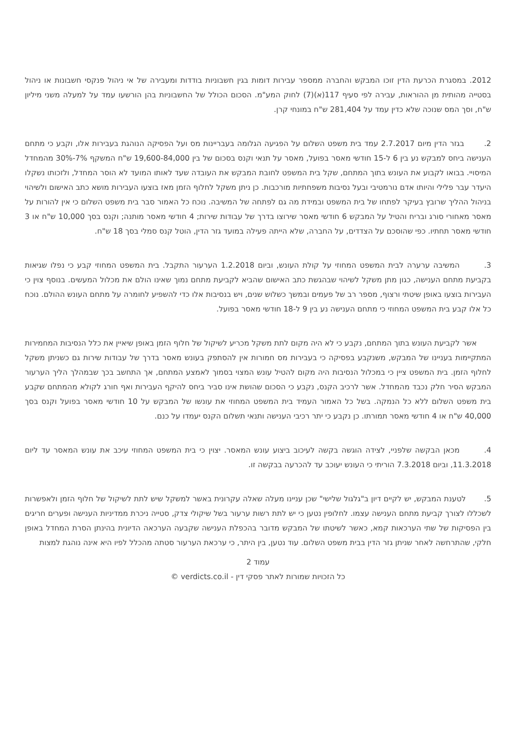2012. במסגרת הכרעת הדין זוכו המבקש והחברה ממספר עבירות דומות בגין חשבוניות בודדות ומעבירה של אי ניהול פנקסי חשבונות או ניהול בסטייה מהותית מן ההוראות, עבירה לפי סעיף 117(א)(7) לחוק המע"מ. הסכום הכולל של החשבוניות בהן הורשעו עמד על למעלה משני מיליון ש"ח, וסך המס שנוכה שלא כדין עמד על 281,404 ש"ח במונחי קרן.
2. בגזר הדין מיום 2.7.2017 עמד בית משפט השלום על הפגיעה הגלומה בעבריינות מס ועל הפסיקה הנוהגת בעבירות אלו, וקבע כי מתחם הענישה ביחס למבקש נע בין 6 ל-15 חודשי מאסר בפועל, מאסר על תנאי וקנס בסכום של בין 19,600-84,000 ש"ח המשקף 7%-30% מהמחדל המיסויי. בבואו לקבוע את העונש בתוך המתחם, שקל בית המשפט לחובת המבקש את העובדה שעד לאותו המועד לא הוסר המחדל, ולזכותו נשקלו היעדר עבר פלילי והיותו אדם נורמטיבי ובעל נסיבות משפחתיות מורכבות. כן ניתן משקל לחלוף הזמן מאז בוצעו העבירות מושא כתב האישום ולשיהוי בניהול ההליך שרובץ בעיקר לפתחו של בית המשפט ובמידת מה גם לפתחה של המשיבה. נוכח כל האמור סבר בית משפט השלום כי אין להורות על מאסר מאחורי סורג ובריח והטיל על המבקש 6 חודשי מאסר שירוצו בדרך של עבודות שירות; 4 חודשי מאסר מותנה; וקנס בסך 10,000 ש"ח או 3 חודשי מאסר תחתיו. כפי שהוסכם על הצדדים, על החברה, שלא הייתה פעילה במועד גזר הדין, הוטל קנס סמלי בסך 18 ש"ח.
3. המשיבה ערערה לבית המשפט המחוזי על קולת העונש, וביום 1.2.2018 הערעור התקבל. בית המשפט המחוזי קבע כי נפלו שגיאות בקביעת מתחם הענישה, כגון מתן משקל לשיהוי שבהגשת כתב האישום שהביא לקביעת מתחם נמוך שאינו הולם את מכלול המעשים. בנוסף צוין כי העבירות בוצעו באופן שיטתי ורצוף, מספר רב של פעמים ובמשך כשלוש שנים, ויש בנסיבות אלו כדי להשפיע לחומרה על מתחם העונש ההולם. נוכח כל אלו קבע בית המשפט המחוזי כי מתחם הענישה נע בין 9 ל-18 חודשי מאסר בפועל.
אשר לקביעת העונש בתוך המתחם, נקבע כי לא היה מקום לתת משקל מכריע לשיקול של חלוף הזמן באופן שיאיין את כלל הנסיבות המחמירות המתקיימות בעניינו של המבקש, משנקבע בפסיקה כי בעבירות מס חמורות אין להסתפק בעונש מאסר בדרך של עבודות שירות גם כשניתן משקל לחלוף הזמן. בית המשפט ציין כי במכלול הנסיבות היה מקום להטיל עונש המצוי בסמוך לאמצע המתחם, אך התחשב בכך שבמהלך הליך הערעור המבקש הסיר חלק נכבד מהמחדל. אשר לרכיב הקנס, נקבע כי הסכום שהושת אינו סביר ביחס להיקף העבירות ואף חורג לקולא מהמתחם שקבע בית משפט השלום ללא כל הנמקה. בשל כל האמור העמיד בית המשפט המחוזי את עונשו של המבקש על 10 חודשי מאסר בפועל וקנס בסך 40,000 ש"ח או 4 חודשי מאסר תמורתו. כן נקבע כי יתר רכיבי הענישה ותנאי תשלום הקנס יעמדו על כנם.
4. מכאן הבקשה שלפניי, לצידה הוגשה בקשה לעיכוב ביצוע עונש המאסר. יצוין כי בית המשפט המחוזי עיכב את עונש המאסר עד ליום 11.3.2018, וביום 7.3.2018 הוריתי כי העונש יעוכב עד להכרעה בבקשה זו.
5. לטענת המבקש, יש לקיים דיון ב"גלגול שלישי" שכן עניינו מעלה שאלה עקרונית באשר למשקל שיש לתת לשיקול של חלוף הזמן ולאפשרות לשכללו לצורך קביעת מתחם הענישה עצמו. לחלופין נטען כי יש לתת רשות ערעור בשל שיקולי צדק, סטייה ניכרת ממדיניות הענישה ופערים חריגים בין הפסיקות של שתי הערכאות קמא, כאשר לשיטתו של המבקש מדובר בהכפלת הענישה שקבעה הערכאה הדיונית בהינתן הסרת המחדל באופן חלקי, שהתרחשה לאחר שניתן גזר הדין בבית משפט השלום. עוד נטען, בין היתר, כי ערכאת הערעור סטתה מהכלל לפיו היא אינה נוהגת למצות
עמוד 2
כל הזכויות שמורות לאתר פסקי דין - verdicts.co.il ©